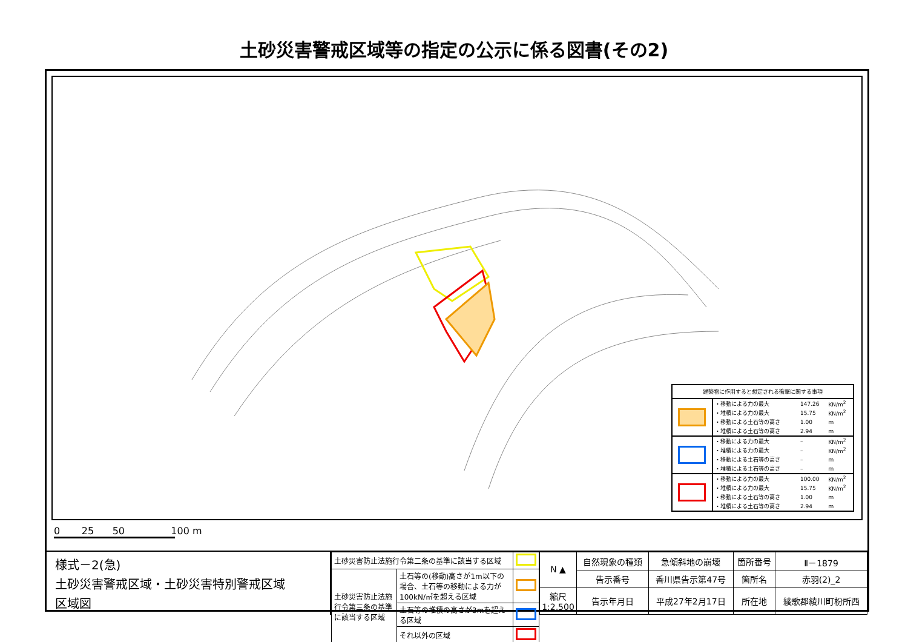土砂災害警戒区域等の指定の公示に係る図書(その2)
| 建築物に作用すると想定される衝撃に関する事項 | | | |
| | ・移動による力の最大 | 147.26 | KN/m<sup>2</sup> |
| | ・堆積による力の最大 | 15.75 | KN/m<sup>2</sup> |
| | ・移動による土石等の高さ | 1.00 | m |
| | ・堆積による土石等の高さ | 2.94 | m |
| | ・移動による力の最大 | – | KN/m<sup>2</sup> |
| | ・堆積による力の最大 | – | KN/m<sup>2</sup> |
| | ・移動による土石等の高さ | – | m |
| | ・堆積による土石等の高さ | – | m |
| | ・移動による力の最大 | 100.00 | KN/m<sup>2</sup> |
| | ・堆積による力の最大 | 15.75 | KN/m<sup>2</sup> |
| | ・移動による土石等の高さ | 1.00 | m |
| | ・堆積による土石等の高さ | 2.94 | m |
0 25 50 100 m
様式－2(急)
土砂災害警戒区域・土砂災害特別警戒区域
区域図
| 土砂災害防止法施行令第二条の基準に該当する区域 | | |
| 土砂災害防止法施行令第三条の基準に該当する区域 | 土石等の(移動)高さが1m以下の場合、土石等の移動による力が100kN/㎡を超える区域 | |
| | 土石等の堆積の高さが3mを超える区域 | |
| | それ以外の区域 | |
| N ▲ | 自然現象の種類 | 急傾斜地の崩壊 | 箇所番号 | Ⅱ－1879 |
| | 告示番号 | 香川県告示第47号 | 箇所名 | 赤羽(2)_2 |
| 縮尺 1:2,500 | 告示年月日 | 平成27年2月17日 | 所在地 | 綾歌郡綾川町枌所西 |